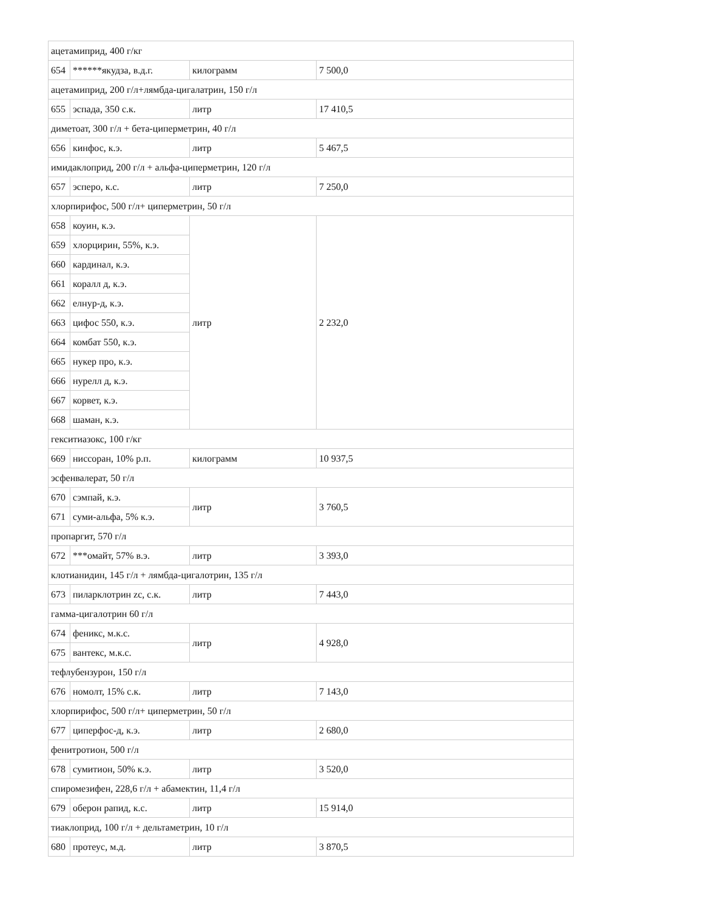| ацетамиприд, 400 г/кг | | | |
| 654 | ******якудза, в.д.г. | килограмм | 7 500,0 |
| ацетамиприд, 200 г/л+лямбда-цигалатрин, 150 г/л | | | |
| 655 | эспада, 350 с.к. | литр | 17 410,5 |
| диметоат, 300 г/л + бета-циперметрин, 40 г/л | | | |
| 656 | кинфос, к.э. | литр | 5 467,5 |
| имидаклоприд, 200 г/л + альфа-циперметрин, 120 г/л | | | |
| 657 | эсперо, к.с. | литр | 7 250,0 |
| хлорпирифос, 500 г/л+ циперметрин, 50 г/л | | | |
| 658 | коуин, к.э. | литр | 2 232,0 |
| 659 | хлорцирин, 55%, к.э. | | |
| 660 | кардинал, к.э. | | |
| 661 | коралл д, к.э. | | |
| 662 | елнур-д, к.э. | | |
| 663 | цифос 550, к.э. | | |
| 664 | комбат 550, к.э. | | |
| 665 | нукер про, к.э. | | |
| 666 | нурелл д, к.э. | | |
| 667 | корвет, к.э. | | |
| 668 | шаман, к.э. | | |
| гекситиазокс, 100 г/кг | | | |
| 669 | ниссоран, 10% р.п. | килограмм | 10 937,5 |
| эсфенвалерат, 50 г/л | | | |
| 670 | сэмпай, к.э. | литр | 3 760,5 |
| 671 | суми-альфа, 5% к.э. | | |
| пропаргит, 570 г/л | | | |
| 672 | ***омайт, 57% в.э. | литр | 3 393,0 |
| клотианидин, 145 г/л + лямбда-цигалотрин, 135 г/л | | | |
| 673 | пиларклотрин zc, с.к. | литр | 7 443,0 |
| гамма-цигалотрин 60 г/л | | | |
| 674 | феникс, м.к.с. | литр | 4 928,0 |
| 675 | вантекс, м.к.с. | | |
| тефлубензурон, 150 г/л | | | |
| 676 | номолт, 15% с.к. | литр | 7 143,0 |
| хлорпирифос, 500 г/л+ циперметрин, 50 г/л | | | |
| 677 | циперфос-д, к.э. | литр | 2 680,0 |
| фенитротион, 500 г/л | | | |
| 678 | сумитион, 50% к.э. | литр | 3 520,0 |
| спиромезифен, 228,6 г/л + абамектин, 11,4 г/л | | | |
| 679 | оберон рапид, к.с. | литр | 15 914,0 |
| тиаклоприд, 100 г/л + дельтаметрин, 10 г/л | | | |
| 680 | протеус, м.д. | литр | 3 870,5 |